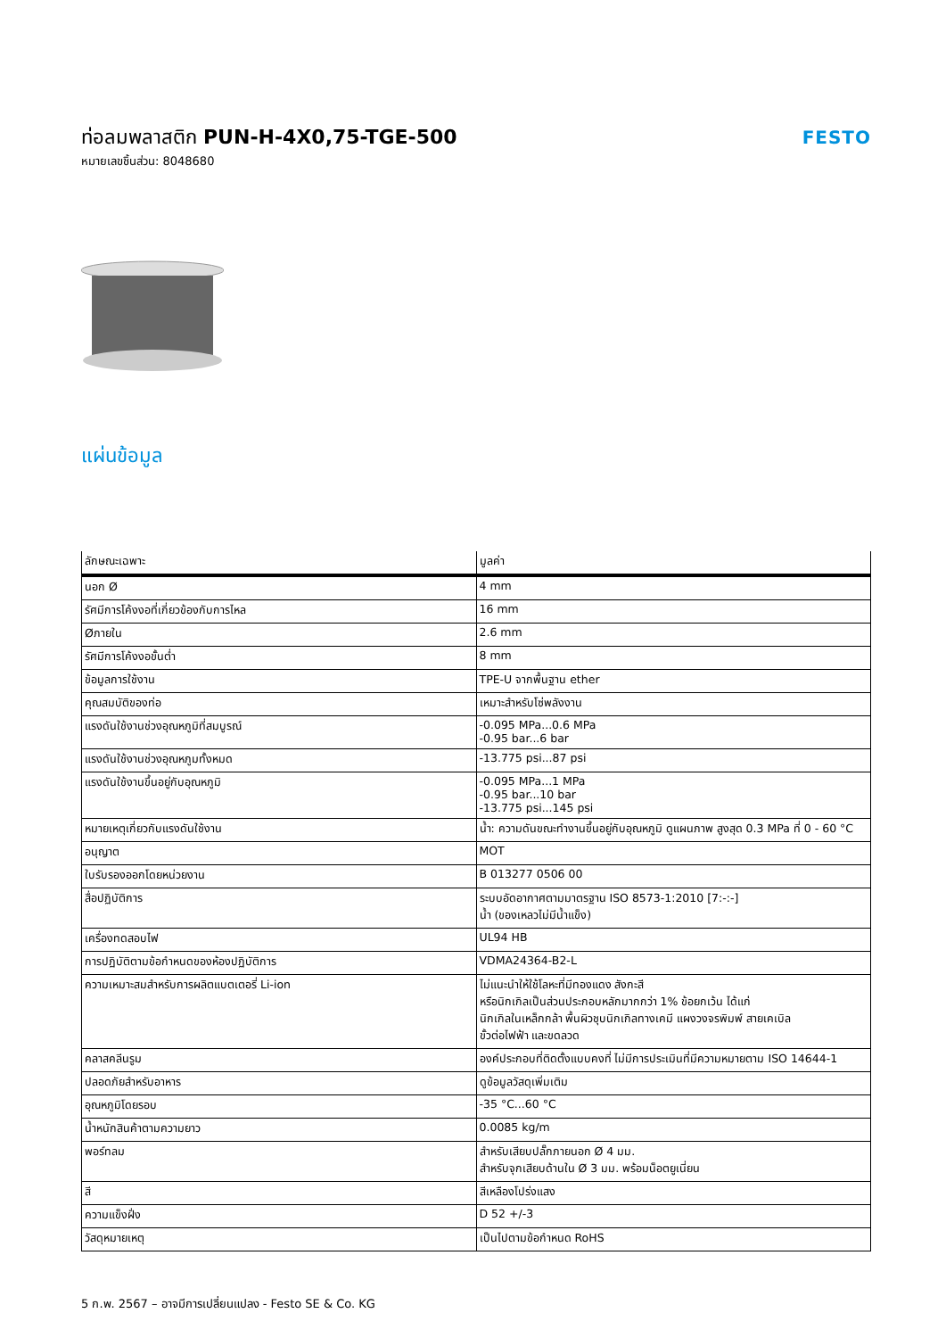ท่อลมพลาสติก PUN-H-4X0,75-TGE-500
หมายเลขชิ้นส่วน: 8048680
FESTO
แผ่นข้อมูล
| ลักษณะเฉพาะ | มูลค่า |
| --- | --- |
| นอก Ø | 4 mm |
| รัศมีการโค้งงอที่เกี่ยวข้องกับการไหล | 16 mm |
| Øภายใน | 2.6 mm |
| รัศมีการโค้งงอขั้นต่ำ | 8 mm |
| ข้อมูลการใช้งาน | TPE-U จากพื้นฐาน ether |
| คุณสมบัติของท่อ | เหมาะสำหรับโซ่พลังงาน |
| แรงดันใช้งานช่วงอุณหภูมิที่สมบูรณ์ | -0.095 MPa...0.6 MPa -0.95 bar...6 bar |
| แรงดันใช้งานช่วงอุณหภูมทั้งหมด | -13.775 psi...87 psi |
| แรงดันใช้งานขึ้นอยู่กับอุณหภูมิ | -0.095 MPa...1 MPa -0.95 bar...10 bar -13.775 psi...145 psi |
| หมายเหตุเกี่ยวกับแรงดันใช้งาน | น้ำ: ความดันขณะทำงานขึ้นอยู่กับอุณหภูมิ ดูแผนภาพ สูงสุด 0.3 MPa ที่ 0 - 60 °C |
| อนุญาต | MOT |
| ใบรับรองออกโดยหน่วยงาน | B 013277 0506 00 |
| สื่อปฏิบัติการ | ระบบอัดอากาศตามมาตรฐาน ISO 8573-1:2010 [7:-:-] น้ำ (ของเหลวไม่มีน้ำแข็ง) |
| เครื่องทดสอบไฟ | UL94 HB |
| การปฏิบัติตามข้อกำหนดของห้องปฏิบัติการ | VDMA24364-B2-L |
| ความเหมาะสมสำหรับการผลิตแบตเตอรี่ Li-ion | ไม่แนะนำให้ใช้โลหะที่มีทองแดง สังกะสี หรือนิกเกิลเป็นส่วนประกอบหลักมากกว่า 1% ข้อยกเว้น ได้แก่ นิกเกิลในเหล็กกล้า พื้นผิวชุบนิกเกิลทางเคมี แผงวงจรพิมพ์ สายเคเบิล ขั้วต่อไฟฟ้า และขดลวด |
| คลาสคลีนรูม | องค์ประกอบที่ติดตั้งแบบคงที่ ไม่มีการประเมินที่มีความหมายตาม ISO 14644-1 |
| ปลอดภัยสำหรับอาหาร | ดูข้อมูลวัสดุเพิ่มเติม |
| อุณหภูมิโดยรอบ | -35 °C...60 °C |
| น้ำหนักสินค้าตามความยาว | 0.0085 kg/m |
| พอร์ทลม | สำหรับเสียบปลั๊กภายนอก Ø 4 มม. สำหรับจุกเสียบด้านใน Ø 3 มม. พร้อมน็อตยูเนี่ยน |
| สี | สีเหลืองโปร่งแสง |
| ความแข็งฝั่ง | D 52 +/-3 |
| วัสดุหมายเหตุ | เป็นไปตามข้อกำหนด RoHS |
5 ก.พ. 2567 – อาจมีการเปลี่ยนแปลง - Festo SE & Co. KG